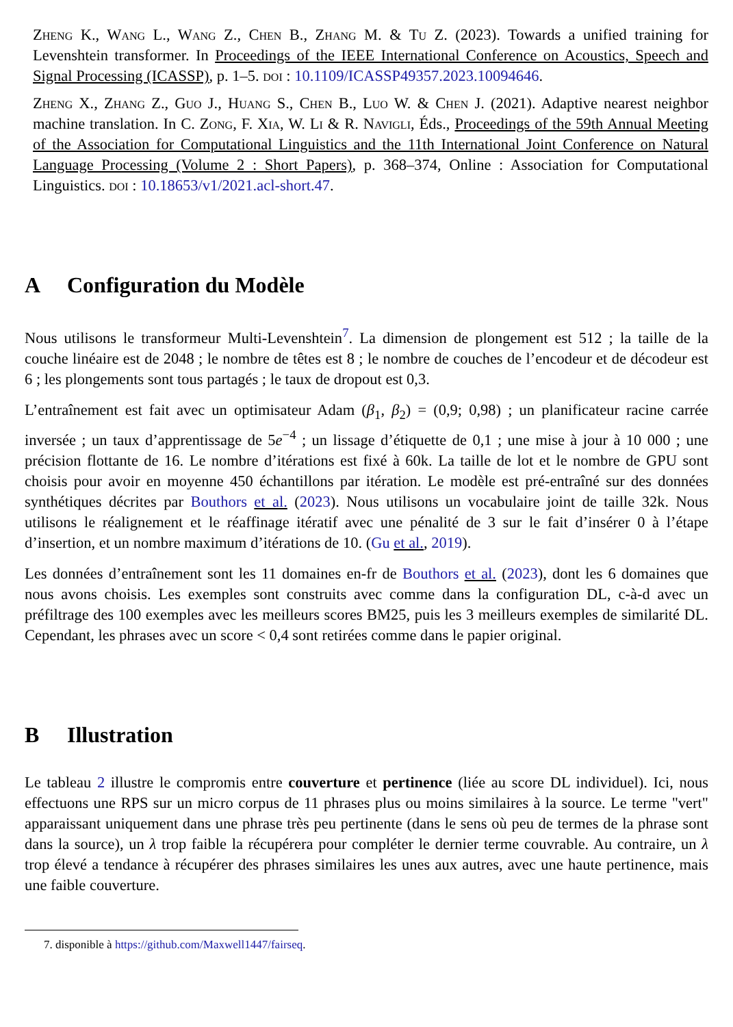Zheng K., Wang L., Wang Z., Chen B., Zhang M. & Tu Z. (2023). Towards a unified training for Levenshtein transformer. In Proceedings of the IEEE International Conference on Acoustics, Speech and Signal Processing (ICASSP), p. 1–5. doi : 10.1109/ICASSP49357.2023.10094646.
Zheng X., Zhang Z., Guo J., Huang S., Chen B., Luo W. & Chen J. (2021). Adaptive nearest neighbor machine translation. In C. Zong, F. Xia, W. Li & R. Navigli, Éds., Proceedings of the 59th Annual Meeting of the Association for Computational Linguistics and the 11th International Joint Conference on Natural Language Processing (Volume 2 : Short Papers), p. 368–374, Online : Association for Computational Linguistics. doi : 10.18653/v1/2021.acl-short.47.
A Configuration du Modèle
Nous utilisons le transformeur Multi-Levenshtein<sup>7</sup>. La dimension de plongement est 512 ; la taille de la couche linéaire est de 2048 ; le nombre de têtes est 8 ; le nombre de couches de l’encodeur et de décodeur est 6 ; les plongements sont tous partagés ; le taux de dropout est 0,3.
L’entraînement est fait avec un optimisateur Adam (β<sub>1</sub>, β<sub>2</sub>) = (0,9; 0,98) ; un planificateur racine carrée inversée ; un taux d’apprentissage de 5e<sup>−4</sup> ; un lissage d’étiquette de 0,1 ; une mise à jour à 10 000 ; une précision flottante de 16. Le nombre d’itérations est fixé à 60k. La taille de lot et le nombre de GPU sont choisis pour avoir en moyenne 450 échantillons par itération. Le modèle est pré-entraîné sur des données synthétiques décrites par Bouthors et al. (2023). Nous utilisons un vocabulaire joint de taille 32k. Nous utilisons le réalignement et le réaffinage itératif avec une pénalité de 3 sur le fait d’insérer 0 à l’étape d’insertion, et un nombre maximum d’itérations de 10. (Gu et al., 2019).
Les données d’entraînement sont les 11 domaines en-fr de Bouthors et al. (2023), dont les 6 domaines que nous avons choisis. Les exemples sont construits avec comme dans la configuration DL, c-à-d avec un préfiltrage des 100 exemples avec les meilleurs scores BM25, puis les 3 meilleurs exemples de similarité DL. Cependant, les phrases avec un score < 0,4 sont retirées comme dans le papier original.
B Illustration
Le tableau 2 illustre le compromis entre couverture et pertinence (liée au score DL individuel). Ici, nous effectuons une RPS sur un micro corpus de 11 phrases plus ou moins similaires à la source. Le terme "vert" apparaissant uniquement dans une phrase très peu pertinente (dans le sens où peu de termes de la phrase sont dans la source), un λ trop faible la récupérera pour compléter le dernier terme couvrable. Au contraire, un λ trop élevé a tendance à récupérer des phrases similaires les unes aux autres, avec une haute pertinence, mais une faible couverture.
7. disponible à https://github.com/Maxwell1447/fairseq.